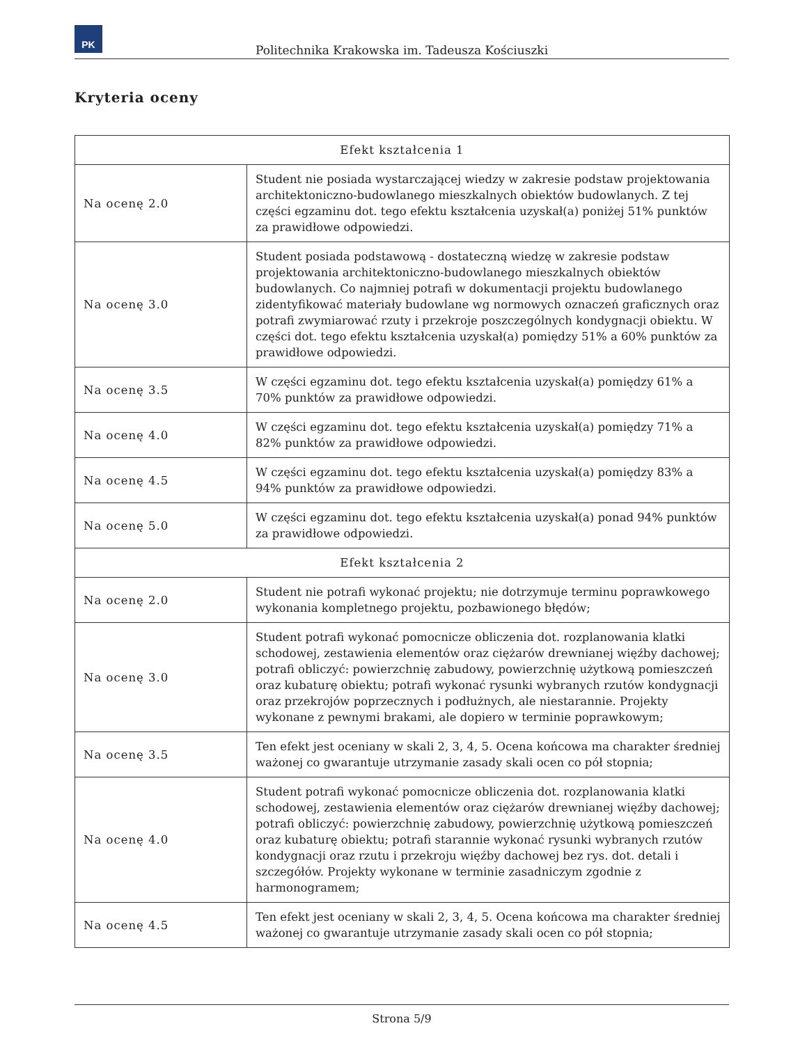PK
Politechnika Krakowska im. Tadeusza Kościuszki
Kryteria oceny
| Efekt kształcenia 1 | |
| --- | --- |
| Na ocenę 2.0 | Student nie posiada wystarczającej wiedzy w zakresie podstaw projektowania architektoniczno-budowlanego mieszkalnych obiektów budowlanych. Z tej części egzaminu dot. tego efektu kształcenia uzyskał(a) poniżej 51% punktów za prawidłowe odpowiedzi. |
| Na ocenę 3.0 | Student posiada podstawową - dostateczną wiedzę w zakresie podstaw projektowania architektoniczno-budowlanego mieszkalnych obiektów budowlanych. Co najmniej potrafi w dokumentacji projektu budowlanego zidentyfikować materiały budowlane wg normowych oznaczeń graficznych oraz potrafi zwymiarować rzuty i przekroje poszczególnych kondygnacji obiektu. W części dot. tego efektu kształcenia uzyskał(a) pomiędzy 51% a 60% punktów za prawidłowe odpowiedzi. |
| Na ocenę 3.5 | W części egzaminu dot. tego efektu kształcenia uzyskał(a) pomiędzy 61% a 70% punktów za prawidłowe odpowiedzi. |
| Na ocenę 4.0 | W części egzaminu dot. tego efektu kształcenia uzyskał(a) pomiędzy 71% a 82% punktów za prawidłowe odpowiedzi. |
| Na ocenę 4.5 | W części egzaminu dot. tego efektu kształcenia uzyskał(a) pomiędzy 83% a 94% punktów za prawidłowe odpowiedzi. |
| Na ocenę 5.0 | W części egzaminu dot. tego efektu kształcenia uzyskał(a) ponad 94% punktów za prawidłowe odpowiedzi. |
| Efekt kształcenia 2 | |
| Na ocenę 2.0 | Student nie potrafi wykonać projektu; nie dotrzymuje terminu poprawkowego wykonania kompletnego projektu, pozbawionego błędów; |
| Na ocenę 3.0 | Student potrafi wykonać pomocnicze obliczenia dot. rozplanowania klatki schodowej, zestawienia elementów oraz ciężarów drewnianej więźby dachowej; potrafi obliczyć: powierzchnię zabudowy, powierzchnię użytkową pomieszczeń oraz kubaturę obiektu; potrafi wykonać rysunki wybranych rzutów kondygnacji oraz przekrojów poprzecznych i podłużnych, ale niestarannie. Projekty wykonane z pewnymi brakami, ale dopiero w terminie poprawkowym; |
| Na ocenę 3.5 | Ten efekt jest oceniany w skali 2, 3, 4, 5. Ocena końcowa ma charakter średniej ważonej co gwarantuje utrzymanie zasady skali ocen co pół stopnia; |
| Na ocenę 4.0 | Student potrafi wykonać pomocnicze obliczenia dot. rozplanowania klatki schodowej, zestawienia elementów oraz ciężarów drewnianej więźby dachowej; potrafi obliczyć: powierzchnię zabudowy, powierzchnię użytkową pomieszczeń oraz kubaturę obiektu; potrafi starannie wykonać rysunki wybranych rzutów kondygnacji oraz rzutu i przekroju więźby dachowej bez rys. dot. detali i szczegółów. Projekty wykonane w terminie zasadniczym zgodnie z harmonogramem; |
| Na ocenę 4.5 | Ten efekt jest oceniany w skali 2, 3, 4, 5. Ocena końcowa ma charakter średniej ważonej co gwarantuje utrzymanie zasady skali ocen co pół stopnia; |
Strona 5/9